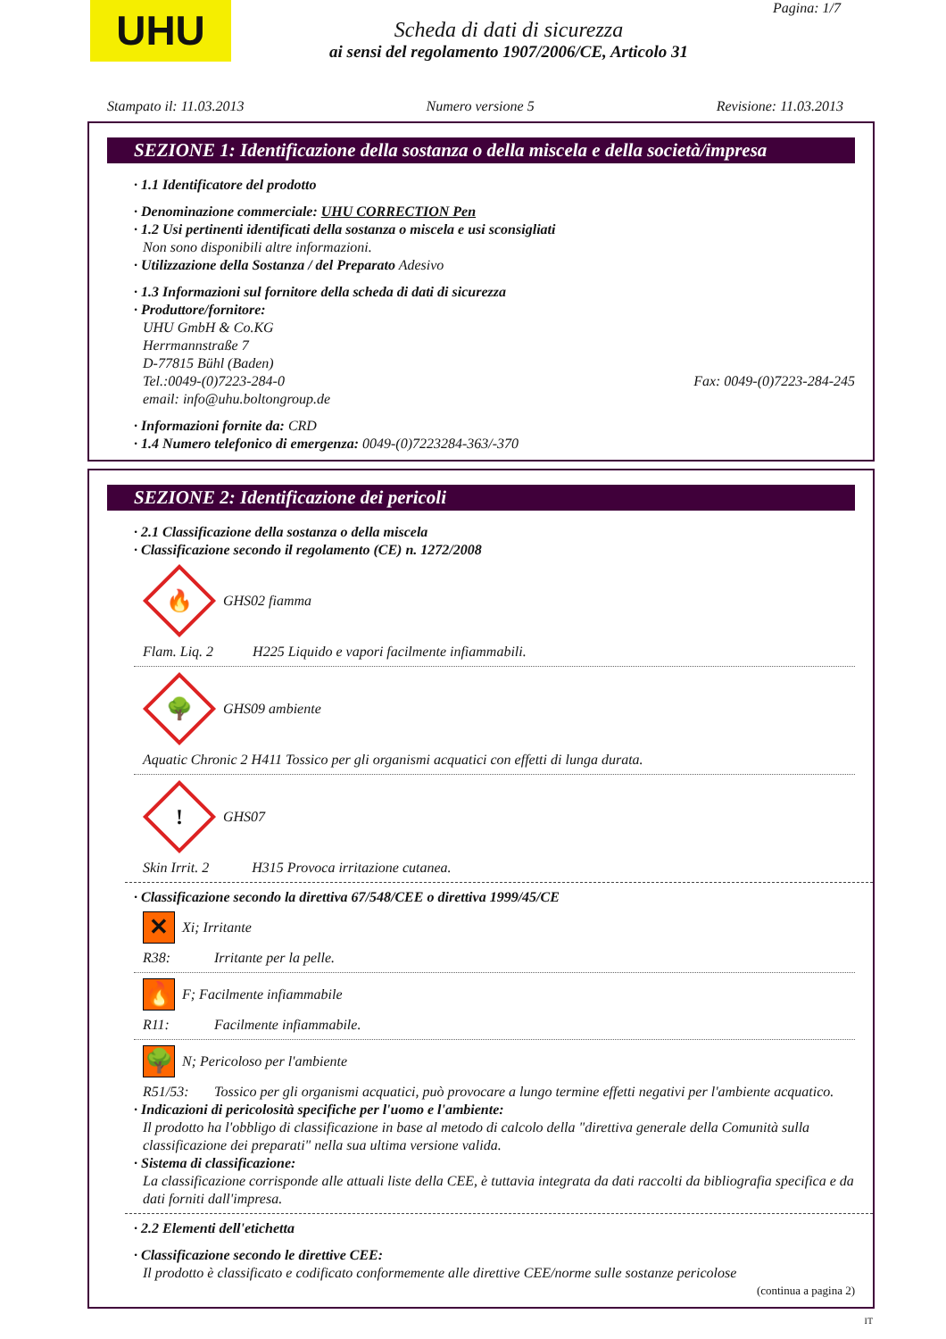UHU Pagina: 1/7
Scheda di dati di sicurezza
ai sensi del regolamento 1907/2006/CE, Articolo 31
Stampato il: 11.03.2013 Numero versione 5 Revisione: 11.03.2013
SEZIONE 1: Identificazione della sostanza o della miscela e della società/impresa
· 1.1 Identificatore del prodotto
· Denominazione commerciale: UHU CORRECTION Pen
· 1.2 Usi pertinenti identificati della sostanza o miscela e usi sconsigliati
Non sono disponibili altre informazioni.
· Utilizzazione della Sostanza / del Preparato Adesivo
· 1.3 Informazioni sul fornitore della scheda di dati di sicurezza
· Produttore/fornitore:
UHU GmbH & Co.KG
Herrmannstraße 7
D-77815 Bühl (Baden)
Tel.:0049-(0)7223-284-0 Fax: 0049-(0)7223-284-245
email: info@uhu.boltongroup.de
· Informazioni fornite da: CRD
· 1.4 Numero telefonico di emergenza: 0049-(0)7223284-363/-370
SEZIONE 2: Identificazione dei pericoli
· 2.1 Classificazione della sostanza o della miscela
· Classificazione secondo il regolamento (CE) n. 1272/2008
🔥
GHS02 fiamma
Flam. Liq. 2 H225 Liquido e vapori facilmente infiammabili.
🌳
GHS09 ambiente
Aquatic Chronic 2 H411 Tossico per gli organismi acquatici con effetti di lunga durata.
!
GHS07
Skin Irrit. 2 H315 Provoca irritazione cutanea.
· Classificazione secondo la direttiva 67/548/CEE o direttiva 1999/45/CE
✕
Xi; Irritante
R38: Irritante per la pelle.
🔥
F; Facilmente infiammabile
R11: Facilmente infiammabile.
🌳
N; Pericoloso per l'ambiente
R51/53: Tossico per gli organismi acquatici, può provocare a lungo termine effetti negativi per l'ambiente acquatico.
· Indicazioni di pericolosità specifiche per l'uomo e l'ambiente:
Il prodotto ha l'obbligo di classificazione in base al metodo di calcolo della "direttiva generale della Comunità sulla classificazione dei preparati" nella sua ultima versione valida.
· Sistema di classificazione:
La classificazione corrisponde alle attuali liste della CEE, è tuttavia integrata da dati raccolti da bibliografia specifica e da dati forniti dall'impresa.
· 2.2 Elementi dell'etichetta
· Classificazione secondo le direttive CEE:
Il prodotto è classificato e codificato conformemente alle direttive CEE/norme sulle sostanze pericolose
(continua a pagina 2)
IT